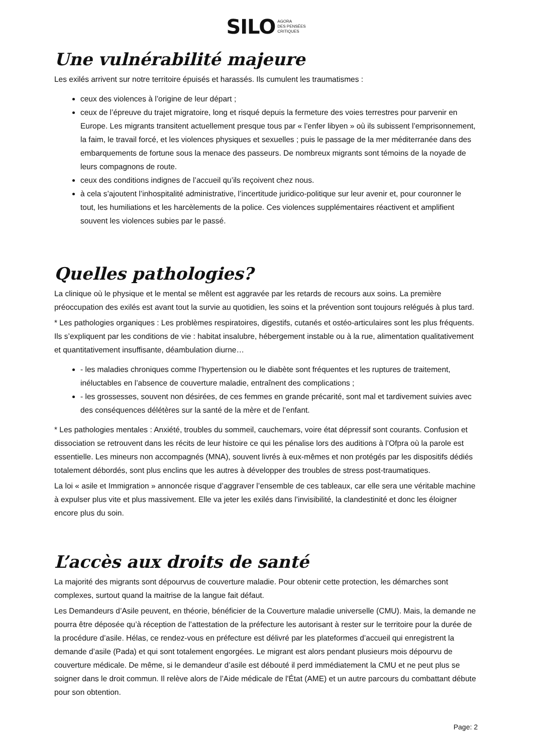SILO AGORA
DES PENSÉES
CRITIQUES
Une vulnérabilité majeure
Les exilés arrivent sur notre territoire épuisés et harassés. Ils cumulent les traumatismes :
ceux des violences à l’origine de leur départ ;
ceux de l’épreuve du trajet migratoire, long et risqué depuis la fermeture des voies terrestres pour parvenir en Europe. Les migrants transitent actuellement presque tous par « l’enfer libyen » où ils subissent l’emprisonnement, la faim, le travail forcé, et les violences physiques et sexuelles ; puis le passage de la mer méditerranée dans des embarquements de fortune sous la menace des passeurs. De nombreux migrants sont témoins de la noyade de leurs compagnons de route.
ceux des conditions indignes de l’accueil qu’ils reçoivent chez nous.
à cela s’ajoutent l’inhospitalité administrative, l’incertitude juridico-politique sur leur avenir et, pour couronner le tout, les humiliations et les harcèlements de la police. Ces violences supplémentaires réactivent et amplifient souvent les violences subies par le passé.
Quelles pathologies?
La clinique où le physique et le mental se mêlent est aggravée par les retards de recours aux soins. La première préoccupation des exilés est avant tout la survie au quotidien, les soins et la prévention sont toujours relégués à plus tard.
* Les pathologies organiques : Les problèmes respiratoires, digestifs, cutanés et ostéo-articulaires sont les plus fréquents. Ils s’expliquent par les conditions de vie : habitat insalubre, hébergement instable ou à la rue, alimentation qualitativement et quantitativement insuffisante, déambulation diurne…
- les maladies chroniques comme l’hypertension ou le diabète sont fréquentes et les ruptures de traitement, inéluctables en l’absence de couverture maladie, entraînent des complications ;
- les grossesses, souvent non désirées, de ces femmes en grande précarité, sont mal et tardivement suivies avec des conséquences délétères sur la santé de la mère et de l’enfant.
* Les pathologies mentales : Anxiété, troubles du sommeil, cauchemars, voire état dépressif sont courants. Confusion et dissociation se retrouvent dans les récits de leur histoire ce qui les pénalise lors des auditions à l’Ofpra où la parole est essentielle. Les mineurs non accompagnés (MNA), souvent livrés à eux-mêmes et non protégés par les dispositifs dédiés totalement débordés, sont plus enclins que les autres à développer des troubles de stress post-traumatiques.
La loi « asile et Immigration » annoncée risque d’aggraver l’ensemble de ces tableaux, car elle sera une véritable machine à expulser plus vite et plus massivement. Elle va jeter les exilés dans l’invisibilité, la clandestinité et donc les éloigner encore plus du soin.
L’accès aux droits de santé
La majorité des migrants sont dépourvus de couverture maladie. Pour obtenir cette protection, les démarches sont complexes, surtout quand la maitrise de la langue fait défaut.
Les Demandeurs d’Asile peuvent, en théorie, bénéficier de la Couverture maladie universelle (CMU). Mais, la demande ne pourra être déposée qu’à réception de l’attestation de la préfecture les autorisant à rester sur le territoire pour la durée de la procédure d’asile. Hélas, ce rendez-vous en préfecture est délivré par les plateformes d’accueil qui enregistrent la demande d’asile (Pada) et qui sont totalement engorgées. Le migrant est alors pendant plusieurs mois dépourvu de couverture médicale. De même, si le demandeur d’asile est débouté il perd immédiatement la CMU et ne peut plus se soigner dans le droit commun. Il relève alors de l’Aide médicale de l'État (AME) et un autre parcours du combattant débute pour son obtention.
Page: 2